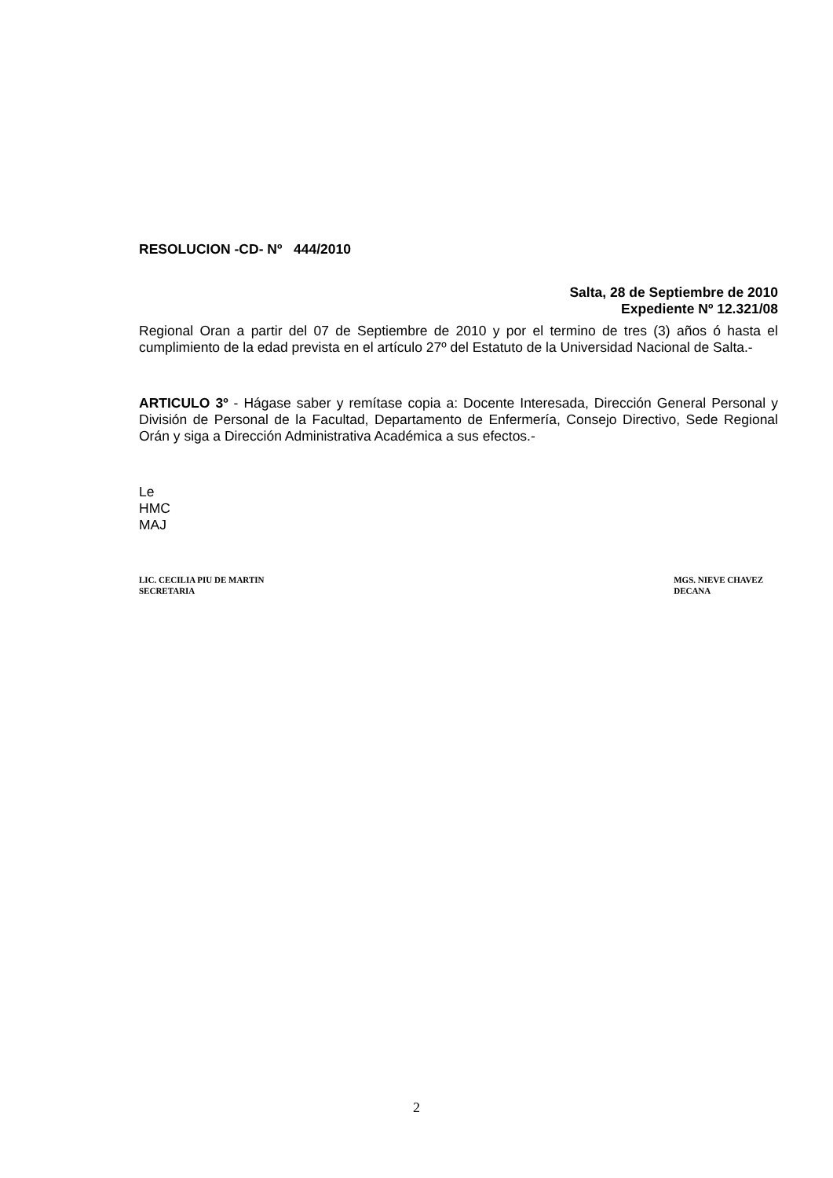RESOLUCION -CD- Nº 444/2010
Salta, 28 de Septiembre de 2010
Expediente Nº 12.321/08
Regional Oran a partir del 07 de Septiembre de 2010 y por el termino de tres (3) años ó hasta el cumplimiento de la edad prevista en el artículo 27º del Estatuto de la Universidad Nacional de Salta.-
ARTICULO 3º - Hágase saber y remítase copia a: Docente Interesada, Dirección General Personal y División de Personal de la Facultad, Departamento de Enfermería, Consejo Directivo, Sede Regional Orán y siga a Dirección Administrativa Académica a sus efectos.-
Le
HMC
MAJ
LIC. CECILIA PIU DE MARTIN
SECRETARIA
MGS. NIEVE CHAVEZ
DECANA
2